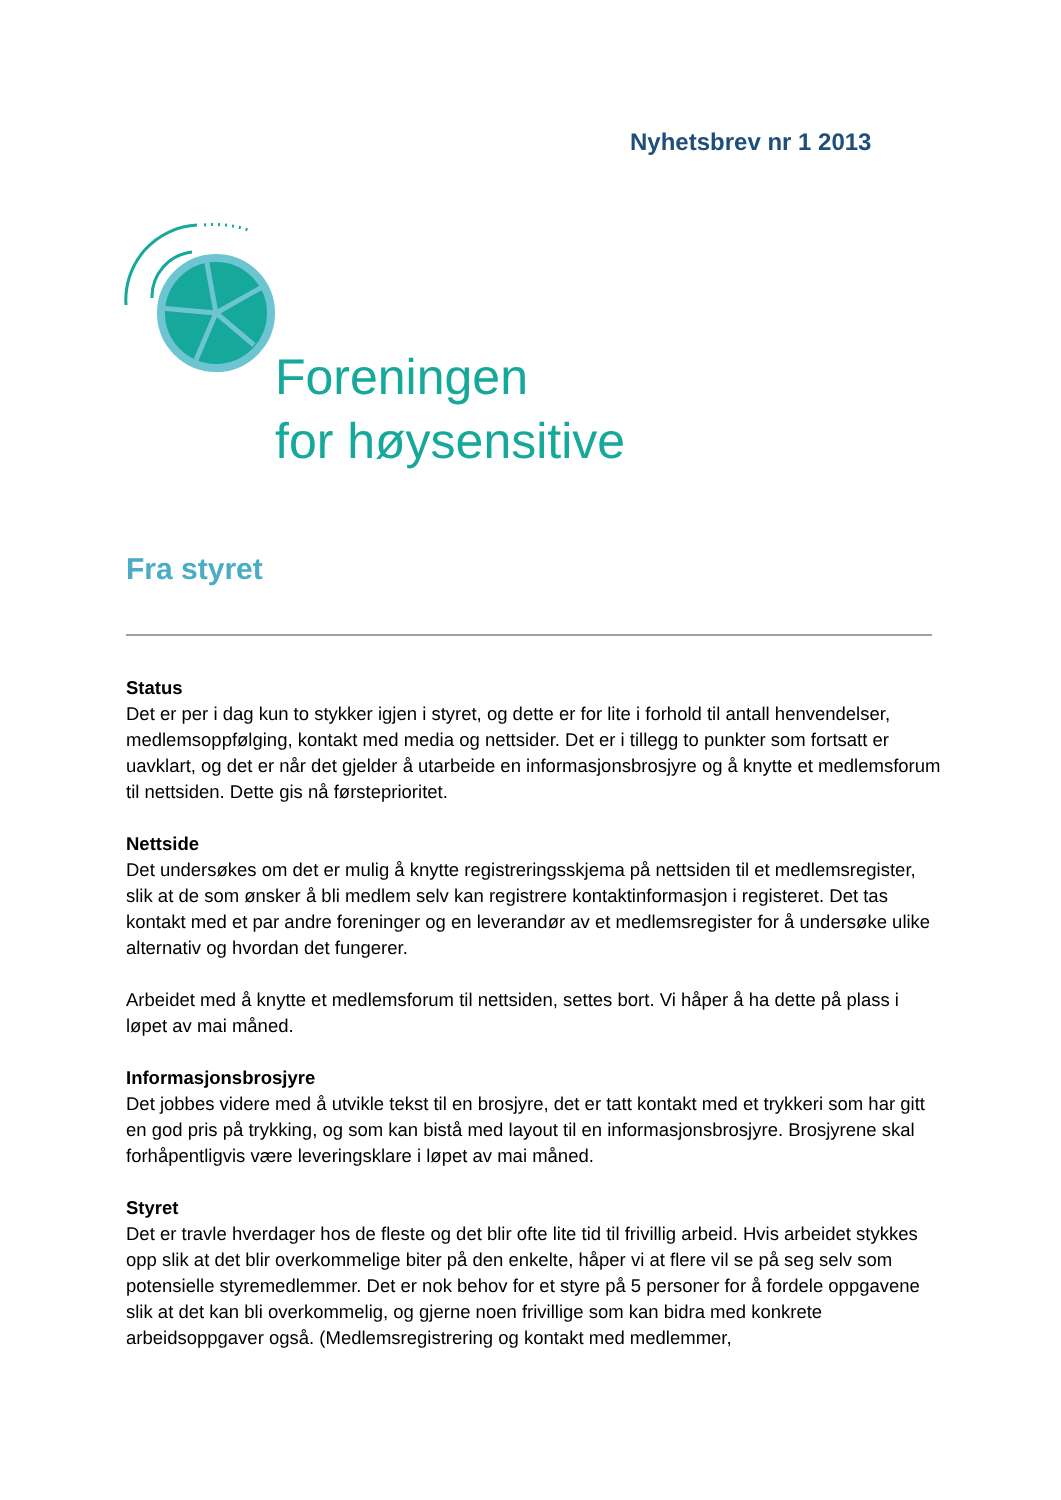Nyhetsbrev nr 1 2013
Foreningen
for høysensitive
Fra styret
Status
Det er per i dag kun to stykker igjen i styret, og dette er for lite i forhold til antall henvendelser, medlemsoppfølging, kontakt med media og nettsider. Det er i tillegg to punkter som fortsatt er uavklart, og det er når det gjelder å utarbeide en informasjonsbrosjyre og å knytte et medlemsforum til nettsiden. Dette gis nå førsteprioritet.
Nettside
Det undersøkes om det er mulig å knytte registreringsskjema på nettsiden til et medlemsregister, slik at de som ønsker å bli medlem selv kan registrere kontaktinformasjon i registeret. Det tas kontakt med et par andre foreninger og en leverandør av et medlemsregister for å undersøke ulike alternativ og hvordan det fungerer.
Arbeidet med å knytte et medlemsforum til nettsiden, settes bort. Vi håper å ha dette på plass i løpet av mai måned.
Informasjonsbrosjyre
Det jobbes videre med å utvikle tekst til en brosjyre, det er tatt kontakt med et trykkeri som har gitt en god pris på trykking, og som kan bistå med layout til en informasjonsbrosjyre. Brosjyrene skal forhåpentligvis være leveringsklare i løpet av mai måned.
Styret
Det er travle hverdager hos de fleste og det blir ofte lite tid til frivillig arbeid. Hvis arbeidet stykkes opp slik at det blir overkommelige biter på den enkelte, håper vi at flere vil se på seg selv som potensielle styremedlemmer. Det er nok behov for et styre på 5 personer for å fordele oppgavene slik at det kan bli overkommelig, og gjerne noen frivillige som kan bidra med konkrete arbeidsoppgaver også. (Medlemsregistrering og kontakt med medlemmer,